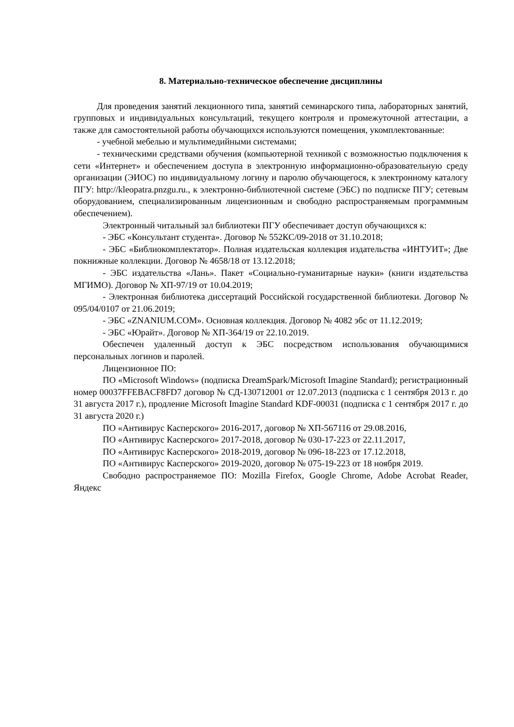8. Материально-техническое обеспечение дисциплины
Для проведения занятий лекционного типа, занятий семинарского типа, лабораторных занятий, групповых и индивидуальных консультаций, текущего контроля и промежуточной аттестации, а также для самостоятельной работы обучающихся используются помещения, укомплектованные:
- учебной мебелью и мультимедийными системами;
- техническими средствами обучения (компьютерной техникой с возможностью подключения к сети «Интернет» и обеспечением доступа в электронную информационно-образовательную среду организации (ЭИОС) по индивидуальному логину и паролю обучающегося, к электронному каталогу ПГУ: http://kleopatra.pnzgu.ru., к электронно-библиотечной системе (ЭБС) по подписке ПГУ; сетевым оборудованием, специализированным лицензионным и свободно распространяемым программным обеспечением).
Электронный читальный зал библиотеки ПГУ обеспечивает доступ обучающихся к:
- ЭБС «Консультант студента». Договор № 552КС/09-2018 от 31.10.2018;
- ЭБС «Библиокомплектатор». Полная издательская коллекция издательства «ИНТУИТ»; Две покнижные коллекции. Договор № 4658/18 от 13.12.2018;
- ЭБС издательства «Лань». Пакет «Социально-гуманитарные науки» (книги издательства МГИМО). Договор № ХП-97/19 от 10.04.2019;
- Электронная библиотека диссертаций Российской государственной библиотеки. Договор № 095/04/0107 от 21.06.2019;
- ЭБС «ZNANIUM.COM». Основная коллекция. Договор № 4082 эбс от 11.12.2019;
- ЭБС «Юрайт». Договор № ХП-364/19 от 22.10.2019.
Обеспечен удаленный доступ к ЭБС посредством использования обучающимися персональных логинов и паролей.
Лицензионное ПО:
ПО «Microsoft Windows» (подписка DreamSpark/Microsoft Imagine Standard); регистрационный номер 00037FFEBACF8FD7 договор № СД-130712001 от 12.07.2013 (подписка с 1 сентября 2013 г. до 31 августа 2017 г.), продление Microsoft Imagine Standard KDF-00031 (подписка с 1 сентября 2017 г. до 31 августа 2020 г.)
ПО «Антивирус Касперского» 2016-2017, договор № ХП-567116 от 29.08.2016,
ПО «Антивирус Касперского» 2017-2018, договор № 030-17-223 от 22.11.2017,
ПО «Антивирус Касперского» 2018-2019, договор № 096-18-223 от 17.12.2018,
ПО «Антивирус Касперского» 2019-2020, договор № 075-19-223 от 18 ноября 2019.
Свободно распространяемое ПО: Mozilla Firefox, Google Chrome, Adobe Acrobat Reader, Яндекс